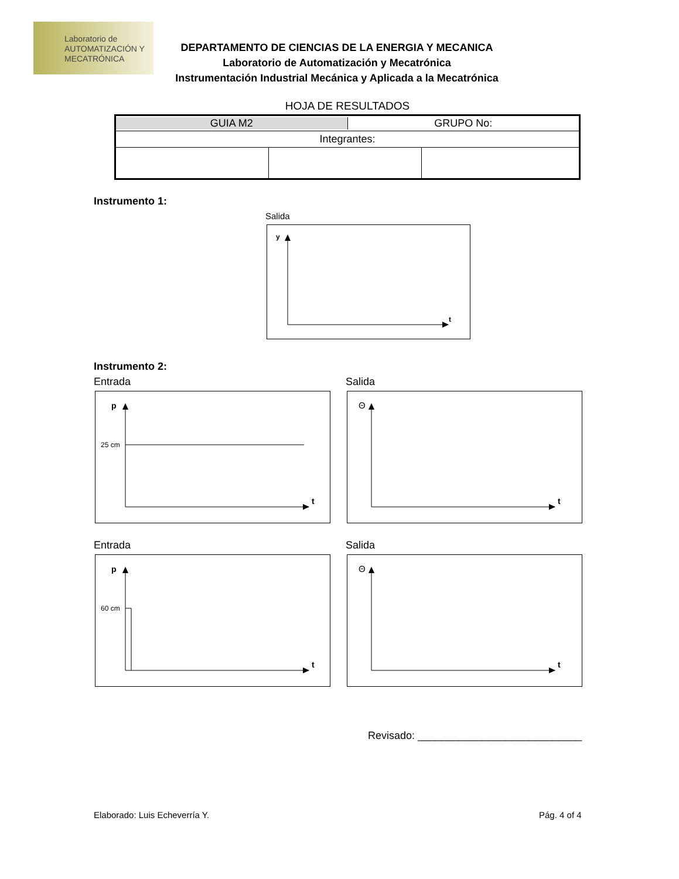Laboratorio de
AUTOMATIZACIÓN Y
MECATRÓNICA
DEPARTAMENTO DE CIENCIAS DE LA ENERGIA Y MECANICA
Laboratorio de Automatización y Mecatrónica
Instrumentación Industrial Mecánica y Aplicada a la Mecatrónica
HOJA DE RESULTADOS
| GUIA M2 GRUPO No: | | |
| Integrantes: | | |
Instrumento 1:
Salida
y
t
Instrumento 2:
Entrada Salida
p
25 cm
t
Θ
t
Entrada Salida
p
60 cm
t
Θ
t
Revisado: ____________________________
Elaborado: Luis Echeverría Y. Pág. 4 of 4